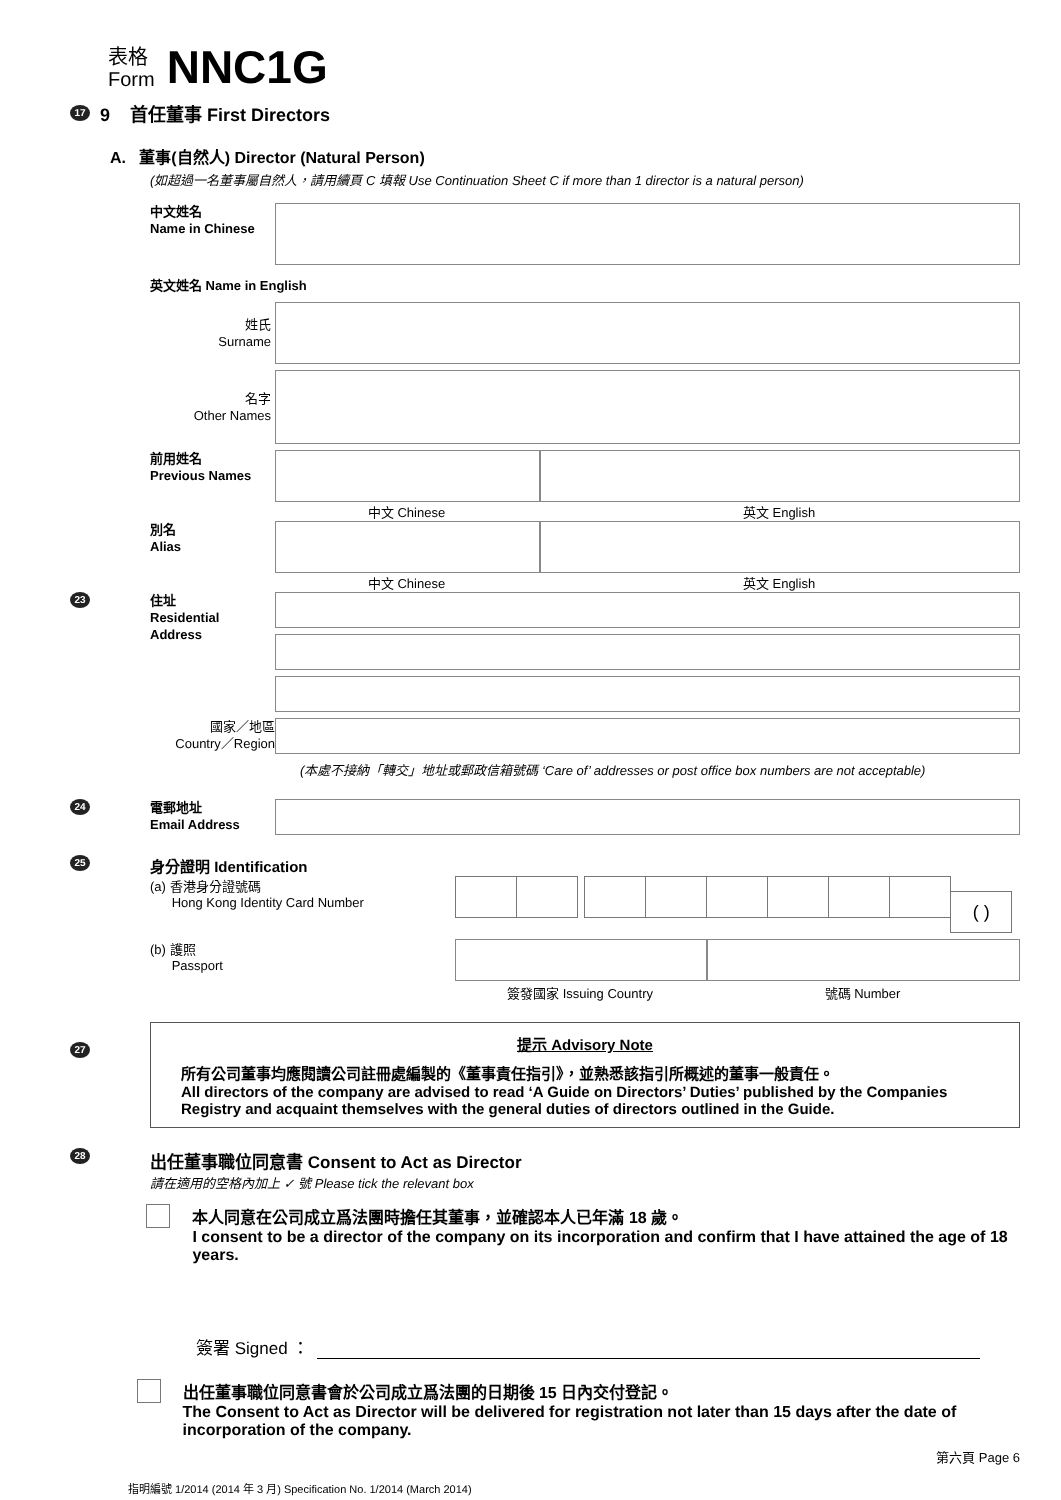表格
Form
NNC1G
17 9 首任董事 First Directors
A. 董事(自然人) Director (Natural Person)
(如超過一名董事屬自然人，請用續頁 C 填報 Use Continuation Sheet C if more than 1 director is a natural person)
中文姓名
Name in Chinese
英文姓名 Name in English
姓氏
Surname
名字
Other Names
前用姓名
Previous Names
中文 Chinese 英文 English
別名
Alias
中文 Chinese 英文 English
23
住址
Residential
Address
國家／地區
Country／Region
(本處不接納「轉交」地址或郵政信箱號碼 ‘Care of’ addresses or post office box numbers are not acceptable)
24
電郵地址
Email Address
25
身分證明 Identification
(a) 香港身分證號碼
Hong Kong Identity Card Number
( )
(b) 護照
Passport
簽發國家 Issuing Country 號碼 Number
27
提示 Advisory Note
所有公司董事均應閱讀公司註冊處編製的《董事責任指引》，並熟悉該指引所概述的董事一般責任。
All directors of the company are advised to read ‘A Guide on Directors’ Duties’ published by the Companies Registry and acquaint themselves with the general duties of directors outlined in the Guide.
28
出任董事職位同意書 Consent to Act as Director
請在適用的空格內加上 ✓ 號 Please tick the relevant box
本人同意在公司成立爲法團時擔任其董事，並確認本人已年滿 18 歲。
I consent to be a director of the company on its incorporation and confirm that I have attained the age of 18 years.
簽署 Signed ：
出任董事職位同意書會於公司成立爲法團的日期後 15 日內交付登記。
The Consent to Act as Director will be delivered for registration not later than 15 days after the date of incorporation of the company.
第六頁 Page 6
指明編號 1/2014 (2014 年 3 月) Specification No. 1/2014 (March 2014)